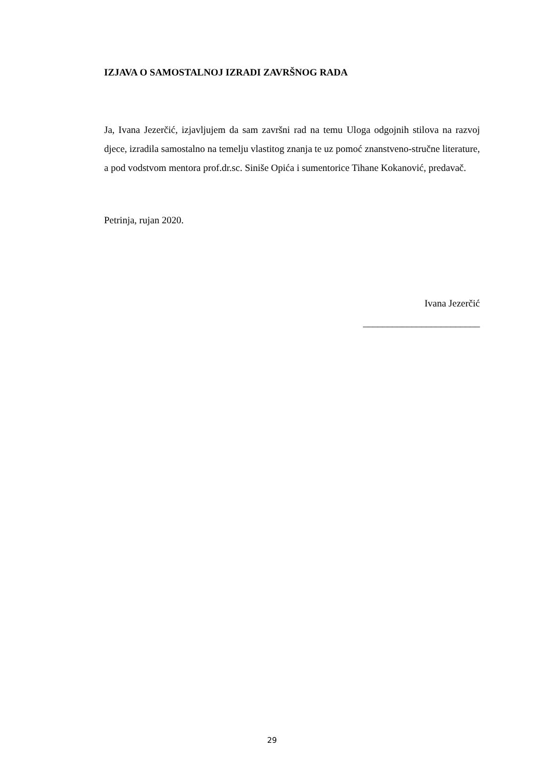IZJAVA O SAMOSTALNOJ IZRADI ZAVRŠNOG RADA
Ja, Ivana Jezerčić, izjavljujem da sam završni rad na temu Uloga odgojnih stilova na razvoj djece, izradila samostalno na temelju vlastitog znanja te uz pomoć znanstveno-stručne literature, a pod vodstvom mentora prof.dr.sc. Siniše Opića i sumentorice Tihane Kokanović, predavač.
Petrinja, rujan 2020.
Ivana Jezerčić
________________________
29